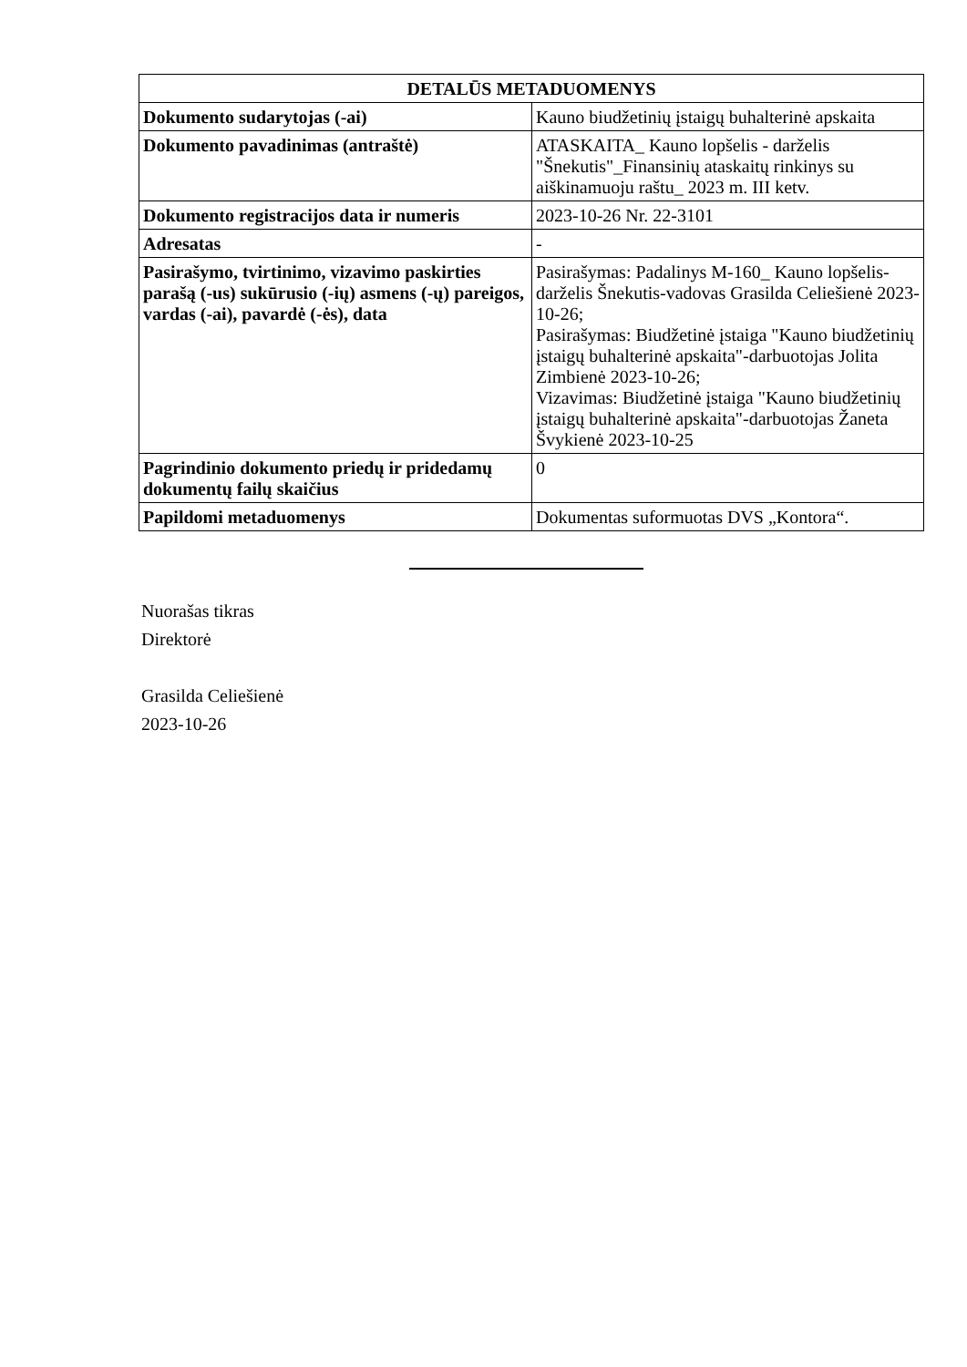| DETALŪS METADUOMENYS | |
| --- | --- |
| Dokumento sudarytojas (-ai) | Kauno biudžetinių įstaigų buhalterinė apskaita |
| Dokumento pavadinimas (antraštė) | ATASKAITA_ Kauno lopšelis - darželis "Šnekutis"_Finansinių ataskaitų rinkinys su aiškinamuoju raštu_ 2023 m. III ketv. |
| Dokumento registracijos data ir numeris | 2023-10-26 Nr. 22-3101 |
| Adresatas | - |
| Pasirašymo, tvirtinimo, vizavimo paskirties parašą (-us) sukūrusio (-ių) asmens (-ų) pareigos, vardas (-ai), pavardė (-ės), data | Pasirašymas: Padalinys M-160_ Kauno lopšelis-darželis Šnekutis-vadovas Grasilda Celiešienė 2023-10-26; Pasirašymas: Biudžetinė įstaiga "Kauno biudžetinių įstaigų buhalterinė apskaita"-darbuotojas Jolita Zimbienė 2023-10-26; Vizavimas: Biudžetinė įstaiga "Kauno biudžetinių įstaigų buhalterinė apskaita"-darbuotojas Žaneta Švykienė 2023-10-25 |
| Pagrindinio dokumento priedų ir pridedamų dokumentų failų skaičius | 0 |
| Papildomi metaduomenys | Dokumentas suformuotas DVS „Kontora“. |
Nuorašas tikras
Direktorė
Grasilda Celiešienė
2023-10-26